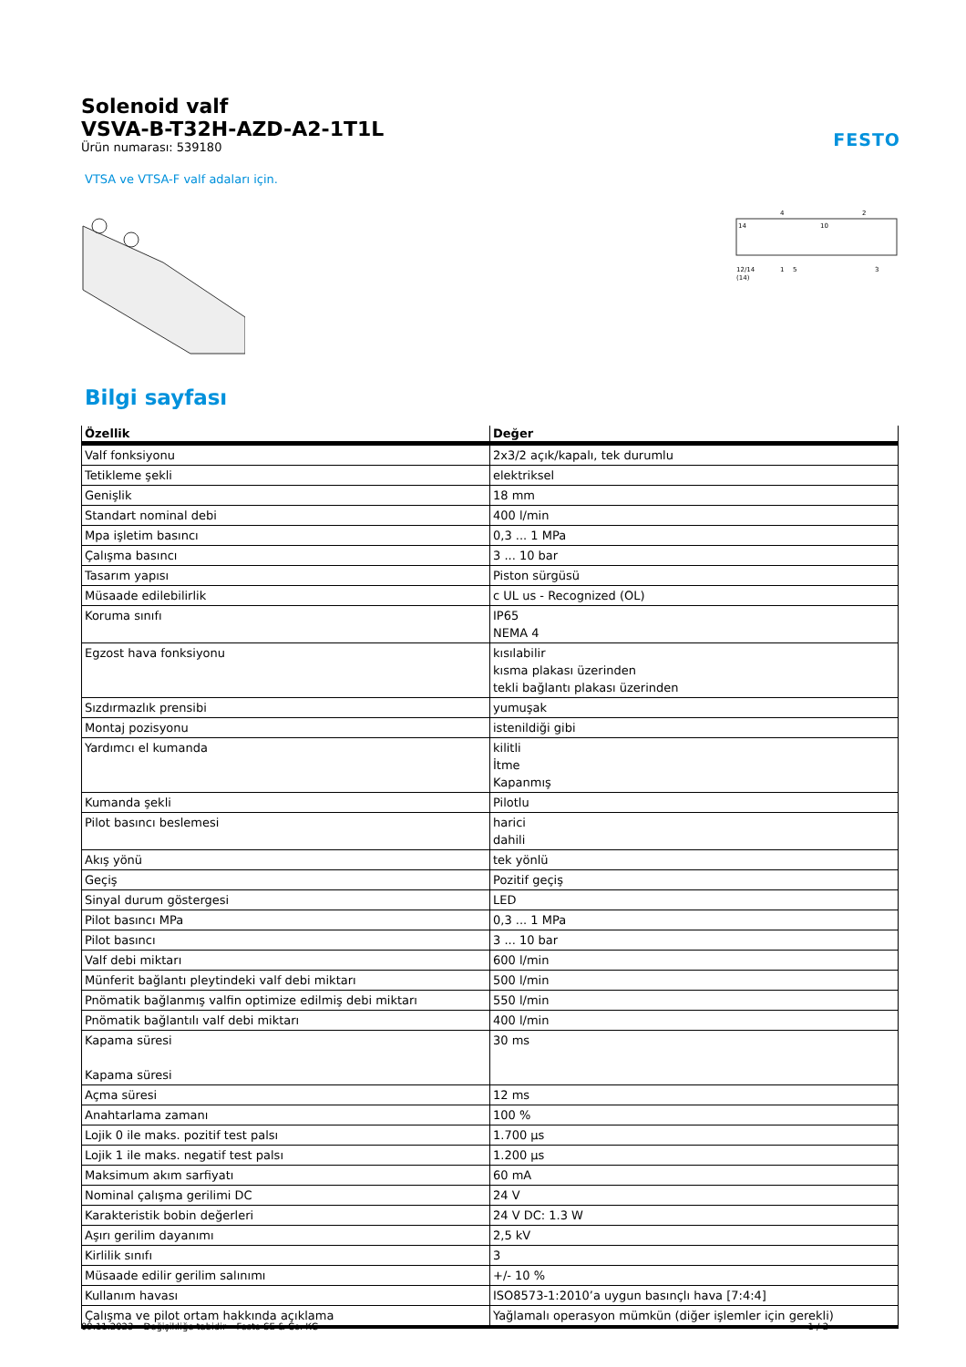FESTO
Solenoid valf
VSVA-B-T32H-AZD-A2-1T1L
Ürün numarası: 539180
VTSA ve VTSA-F valf adaları için.
12/14
1
5
3
(14)
4
2
14
10
Bilgi sayfası
| Özellik | Değer |
| --- | --- |
| Valf fonksiyonu | 2x3/2 açık/kapalı, tek durumlu |
| Tetikleme şekli | elektriksel |
| Genişlik | 18 mm |
| Standart nominal debi | 400 l/min |
| Mpa işletim basıncı | 0,3 ... 1 MPa |
| Çalışma basıncı | 3 ... 10 bar |
| Tasarım yapısı | Piston sürgüsü |
| Müsaade edilebilirlik | c UL us - Recognized (OL) |
| Koruma sınıfı | IP65 NEMA 4 |
| Egzost hava fonksiyonu | kısılabilir kısma plakası üzerinden tekli bağlantı plakası üzerinden |
| Sızdırmazlık prensibi | yumuşak |
| Montaj pozisyonu | istenildiği gibi |
| Yardımcı el kumanda | kilitli İtme Kapanmış |
| Kumanda şekli | Pilotlu |
| Pilot basıncı beslemesi | harici dahili |
| Akış yönü | tek yönlü |
| Geçiş | Pozitif geçiş |
| Sinyal durum göstergesi | LED |
| Pilot basıncı MPa | 0,3 ... 1 MPa |
| Pilot basıncı | 3 ... 10 bar |
| Valf debi miktarı | 600 l/min |
| Münferit bağlantı pleytindeki valf debi miktarı | 500 l/min |
| Pnömatik bağlanmış valfin optimize edilmiş debi miktarı | 550 l/min |
| Pnömatik bağlantılı valf debi miktarı | 400 l/min |
| Kapama süresi Kapama süresi | 30 ms |
| Açma süresi | 12 ms |
| Anahtarlama zamanı | 100 % |
| Lojik 0 ile maks. pozitif test palsı | 1.700 µs |
| Lojik 1 ile maks. negatif test palsı | 1.200 µs |
| Maksimum akım sarfiyatı | 60 mA |
| Nominal çalışma gerilimi DC | 24 V |
| Karakteristik bobin değerleri | 24 V DC: 1.3 W |
| Aşırı gerilim dayanımı | 2,5 kV |
| Kirlilik sınıfı | 3 |
| Müsaade edilir gerilim salınımı | +/- 10 % |
| Kullanım havası | ISO8573-1:2010’a uygun basınçlı hava [7:4:4] |
| Çalışma ve pilot ortam hakkında açıklama | Yağlamalı operasyon mümkün (diğer işlemler için gerekli) |
09.11.2023 – Değişikliğe tabidir – Festo SE & Co. KG 1 / 2